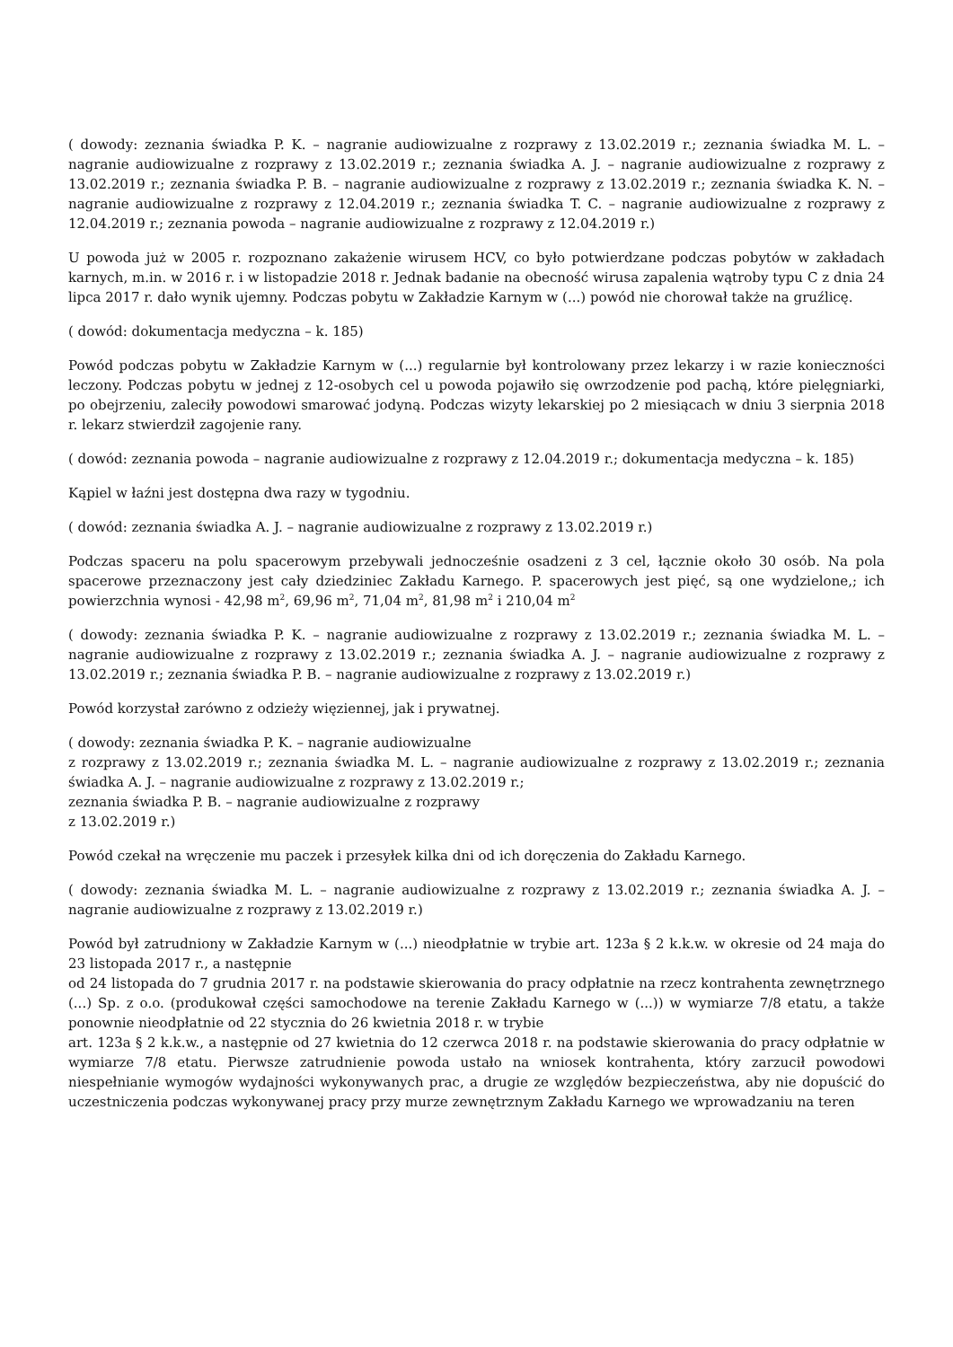( dowody: zeznania świadka P. K. – nagranie audiowizualne z rozprawy z 13.02.2019 r.; zeznania świadka M. L. – nagranie audiowizualne z rozprawy z 13.02.2019 r.; zeznania świadka A. J. – nagranie audiowizualne z rozprawy z 13.02.2019 r.; zeznania świadka P. B. – nagranie audiowizualne z rozprawy z 13.02.2019 r.; zeznania świadka K. N. – nagranie audiowizualne z rozprawy z 12.04.2019 r.; zeznania świadka T. C. – nagranie audiowizualne z rozprawy z 12.04.2019 r.; zeznania powoda – nagranie audiowizualne z rozprawy z 12.04.2019 r.)
U powoda już w 2005 r. rozpoznano zakażenie wirusem HCV, co było potwierdzane podczas pobytów w zakładach karnych, m.in. w 2016 r. i w listopadzie 2018 r. Jednak badanie na obecność wirusa zapalenia wątroby typu C z dnia 24 lipca 2017 r. dało wynik ujemny. Podczas pobytu w Zakładzie Karnym w (...) powód nie chorował także na gruźlicę.
( dowód: dokumentacja medyczna – k. 185)
Powód podczas pobytu w Zakładzie Karnym w (...) regularnie był kontrolowany przez lekarzy i w razie konieczności leczony. Podczas pobytu w jednej z 12-osobych cel u powoda pojawiło się owrzodzenie pod pachą, które pielęgniarki, po obejrzeniu, zaleciły powodowi smarować jodyną. Podczas wizyty lekarskiej po 2 miesiącach w dniu 3 sierpnia 2018 r. lekarz stwierdził zagojenie rany.
( dowód: zeznania powoda – nagranie audiowizualne z rozprawy z 12.04.2019 r.; dokumentacja medyczna – k. 185)
Kąpiel w łaźni jest dostępna dwa razy w tygodniu.
( dowód: zeznania świadka A. J. – nagranie audiowizualne z rozprawy z 13.02.2019 r.)
Podczas spaceru na polu spacerowym przebywali jednocześnie osadzeni z 3 cel, łącznie około 30 osób. Na pola spacerowe przeznaczony jest cały dziedziniec Zakładu Karnego. P. spacerowych jest pięć, są one wydzielone,; ich powierzchnia wynosi - 42,98 m<sup>2</sup>, 69,96 m<sup>2</sup>, 71,04 m<sup>2</sup>, 81,98 m<sup>2</sup> i 210,04 m<sup>2</sup>
( dowody: zeznania świadka P. K. – nagranie audiowizualne z rozprawy z 13.02.2019 r.; zeznania świadka M. L. – nagranie audiowizualne z rozprawy z 13.02.2019 r.; zeznania świadka A. J. – nagranie audiowizualne z rozprawy z 13.02.2019 r.; zeznania świadka P. B. – nagranie audiowizualne z rozprawy z 13.02.2019 r.)
Powód korzystał zarówno z odzieży więziennej, jak i prywatnej.
( dowody: zeznania świadka P. K. – nagranie audiowizualne
z rozprawy z 13.02.2019 r.; zeznania świadka M. L. – nagranie audiowizualne z rozprawy z 13.02.2019 r.; zeznania świadka A. J. – nagranie audiowizualne z rozprawy z 13.02.2019 r.;
zeznania świadka P. B. – nagranie audiowizualne z rozprawy
z 13.02.2019 r.)
Powód czekał na wręczenie mu paczek i przesyłek kilka dni od ich doręczenia do Zakładu Karnego.
( dowody: zeznania świadka M. L. – nagranie audiowizualne z rozprawy z 13.02.2019 r.; zeznania świadka A. J. – nagranie audiowizualne z rozprawy z 13.02.2019 r.)
Powód był zatrudniony w Zakładzie Karnym w (...) nieodpłatnie w trybie art. 123a § 2 k.k.w. w okresie od 24 maja do 23 listopada 2017 r., a następnie
od 24 listopada do 7 grudnia 2017 r. na podstawie skierowania do pracy odpłatnie na rzecz kontrahenta zewnętrznego (...) Sp. z o.o. (produkował części samochodowe na terenie Zakładu Karnego w (...)) w wymiarze 7/8 etatu, a także ponownie nieodpłatnie od 22 stycznia do 26 kwietnia 2018 r. w trybie
art. 123a § 2 k.k.w., a następnie od 27 kwietnia do 12 czerwca 2018 r. na podstawie skierowania do pracy odpłatnie w wymiarze 7/8 etatu. Pierwsze zatrudnienie powoda ustało na wniosek kontrahenta, który zarzucił powodowi niespełnianie wymogów wydajności wykonywanych prac, a drugie ze względów bezpieczeństwa, aby nie dopuścić do uczestniczenia podczas wykonywanej pracy przy murze zewnętrznym Zakładu Karnego we wprowadzaniu na teren